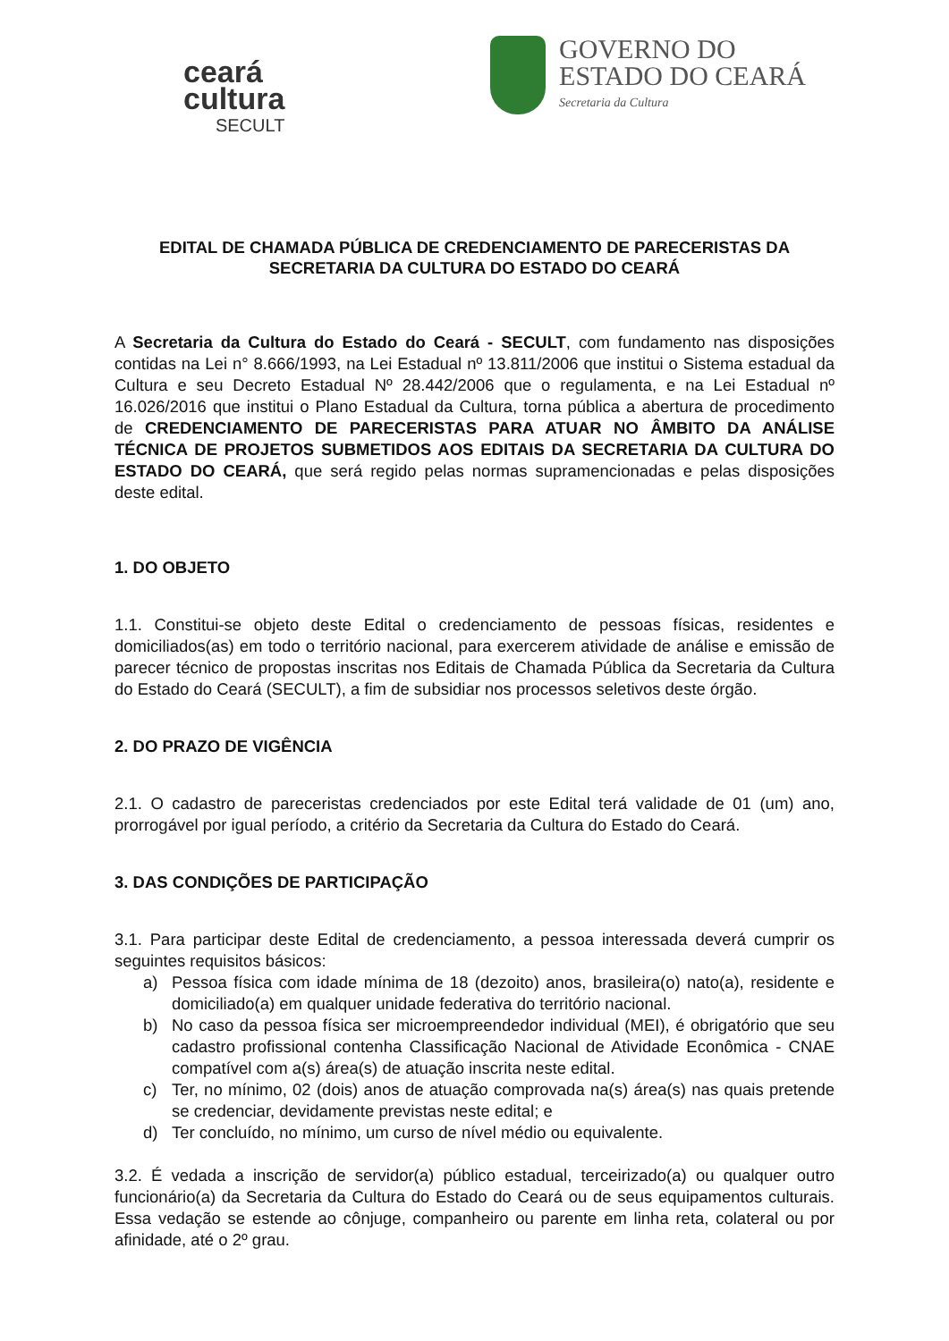ceará
cultura
SECULT
GOVERNO DO
ESTADO DO CEARÁ
Secretaria da Cultura
EDITAL DE CHAMADA PÚBLICA DE CREDENCIAMENTO DE PARECERISTAS DA SECRETARIA DA CULTURA DO ESTADO DO CEARÁ
A Secretaria da Cultura do Estado do Ceará - SECULT, com fundamento nas disposições contidas na Lei n° 8.666/1993, na Lei Estadual nº 13.811/2006 que institui o Sistema estadual da Cultura e seu Decreto Estadual Nº 28.442/2006 que o regulamenta, e na Lei Estadual nº 16.026/2016 que institui o Plano Estadual da Cultura, torna pública a abertura de procedimento de CREDENCIAMENTO DE PARECERISTAS PARA ATUAR NO ÂMBITO DA ANÁLISE TÉCNICA DE PROJETOS SUBMETIDOS AOS EDITAIS DA SECRETARIA DA CULTURA DO ESTADO DO CEARÁ, que será regido pelas normas supramencionadas e pelas disposições deste edital.
1. DO OBJETO
1.1. Constitui-se objeto deste Edital o credenciamento de pessoas físicas, residentes e domiciliados(as) em todo o território nacional, para exercerem atividade de análise e emissão de parecer técnico de propostas inscritas nos Editais de Chamada Pública da Secretaria da Cultura do Estado do Ceará (SECULT), a fim de subsidiar nos processos seletivos deste órgão.
2. DO PRAZO DE VIGÊNCIA
2.1. O cadastro de pareceristas credenciados por este Edital terá validade de 01 (um) ano, prorrogável por igual período, a critério da Secretaria da Cultura do Estado do Ceará.
3. DAS CONDIÇÕES DE PARTICIPAÇÃO
3.1. Para participar deste Edital de credenciamento, a pessoa interessada deverá cumprir os seguintes requisitos básicos:
a) Pessoa física com idade mínima de 18 (dezoito) anos, brasileira(o) nato(a), residente e domiciliado(a) em qualquer unidade federativa do território nacional.
b) No caso da pessoa física ser microempreendedor individual (MEI), é obrigatório que seu cadastro profissional contenha Classificação Nacional de Atividade Econômica - CNAE compatível com a(s) área(s) de atuação inscrita neste edital.
c) Ter, no mínimo, 02 (dois) anos de atuação comprovada na(s) área(s) nas quais pretende se credenciar, devidamente previstas neste edital; e
d) Ter concluído, no mínimo, um curso de nível médio ou equivalente.
3.2. É vedada a inscrição de servidor(a) público estadual, terceirizado(a) ou qualquer outro funcionário(a) da Secretaria da Cultura do Estado do Ceará ou de seus equipamentos culturais. Essa vedação se estende ao cônjuge, companheiro ou parente em linha reta, colateral ou por afinidade, até o 2º grau.